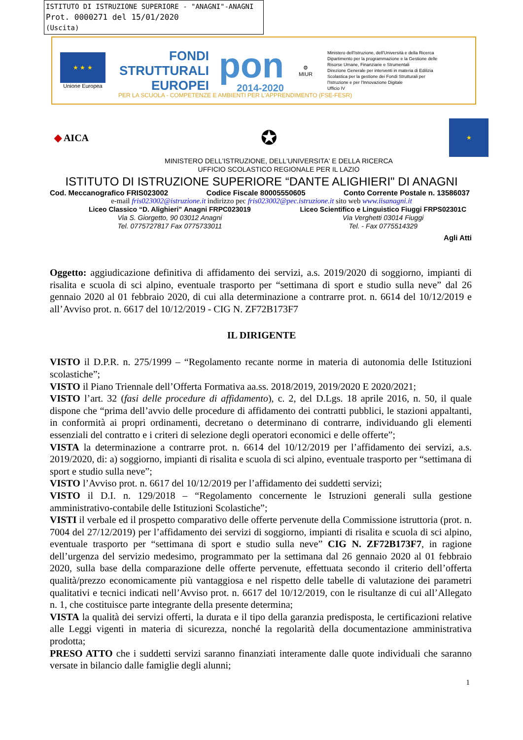ISTITUTO DI ISTRUZIONE SUPERIORE - "ANAGNI"-ANAGNI
Prot. 0000271 del 15/01/2020
(Uscita)
★ ★ ★
Unione Europea
FONDI
STRUTTURALI
EUROPEI
pon
2014-2020
⚙
MIUR
Ministero dell'Istruzione, dell'Università e della Ricerca
Dipartimento per la programmazione e la Gestione delle
Risorse Umane, Finanziarie e Strumentali
Direzione Generale per interventi in materia di Edilizia
Scolastica per la gestione dei Fondi Strutturali per
l'Istruzione e per l'Innovazione Digitale
Ufficio IV
PER LA SCUOLA - COMPETENZE E AMBIENTI PER L'APPRENDIMENTO (FSE-FESR)
◆ AICA
✪
★
MINISTERO DELL'ISTRUZIONE, DELL'UNIVERSITA' E DELLA RICERCA
UFFICIO SCOLASTICO REGIONALE PER IL LAZIO
ISTITUTO DI ISTRUZIONE SUPERIORE “DANTE ALIGHIERI" DI ANAGNI
Cod. Meccanografico FRIS023002 Codice Fiscale 80005550605 Conto Corrente Postale n. 13586037
e-mail fris023002@istruzione.it indirizzo pec fris023002@pec.istruzione.it sito web www.iisanagni.it
Liceo Classico “D. Alighieri” Anagni FRPC023019
Via S. Giorgetto, 90 03012 Anagni
Tel. 0775727817 Fax 0775733011
Liceo Scientifico e Linguistico Fiuggi FRPS02301C
Via Verghetti 03014 Fiuggi
Tel. - Fax 0775514329
Agli Atti
Oggetto: aggiudicazione definitiva di affidamento dei servizi, a.s. 2019/2020 di soggiorno, impianti di risalita e scuola di sci alpino, eventuale trasporto per “settimana di sport e studio sulla neve” dal 26 gennaio 2020 al 01 febbraio 2020, di cui alla determinazione a contrarre prot. n. 6614 del 10/12/2019 e all’Avviso prot. n. 6617 del 10/12/2019 - CIG N. ZF72B173F7
IL DIRIGENTE
VISTO il D.P.R. n. 275/1999 – “Regolamento recante norme in materia di autonomia delle Istituzioni scolastiche”;
VISTO il Piano Triennale dell’Offerta Formativa aa.ss. 2018/2019, 2019/2020 E 2020/2021;
VISTO l’art. 32 (fasi delle procedure di affidamento), c. 2, del D.Lgs. 18 aprile 2016, n. 50, il quale dispone che “prima dell’avvio delle procedure di affidamento dei contratti pubblici, le stazioni appaltanti, in conformità ai propri ordinamenti, decretano o determinano di contrarre, individuando gli elementi essenziali del contratto e i criteri di selezione degli operatori economici e delle offerte”;
VISTA la determinazione a contrarre prot. n. 6614 del 10/12/2019 per l’affidamento dei servizi, a.s. 2019/2020, di: a) soggiorno, impianti di risalita e scuola di sci alpino, eventuale trasporto per “settimana di sport e studio sulla neve”;
VISTO l’Avviso prot. n. 6617 del 10/12/2019 per l’affidamento dei suddetti servizi;
VISTO il D.I. n. 129/2018 – “Regolamento concernente le Istruzioni generali sulla gestione amministrativo-contabile delle Istituzioni Scolastiche”;
VISTI il verbale ed il prospetto comparativo delle offerte pervenute della Commissione istruttoria (prot. n. 7004 del 27/12/2019) per l’affidamento dei servizi di soggiorno, impianti di risalita e scuola di sci alpino, eventuale trasporto per “settimana di sport e studio sulla neve” CIG N. ZF72B173F7, in ragione dell’urgenza del servizio medesimo, programmato per la settimana dal 26 gennaio 2020 al 01 febbraio 2020, sulla base della comparazione delle offerte pervenute, effettuata secondo il criterio dell’offerta qualità/prezzo economicamente più vantaggiosa e nel rispetto delle tabelle di valutazione dei parametri qualitativi e tecnici indicati nell’Avviso prot. n. 6617 del 10/12/2019, con le risultanze di cui all’Allegato n. 1, che costituisce parte integrante della presente determina;
VISTA la qualità dei servizi offerti, la durata e il tipo della garanzia predisposta, le certificazioni relative alle Leggi vigenti in materia di sicurezza, nonché la regolarità della documentazione amministrativa prodotta;
PRESO ATTO che i suddetti servizi saranno finanziati interamente dalle quote individuali che saranno versate in bilancio dalle famiglie degli alunni;
1